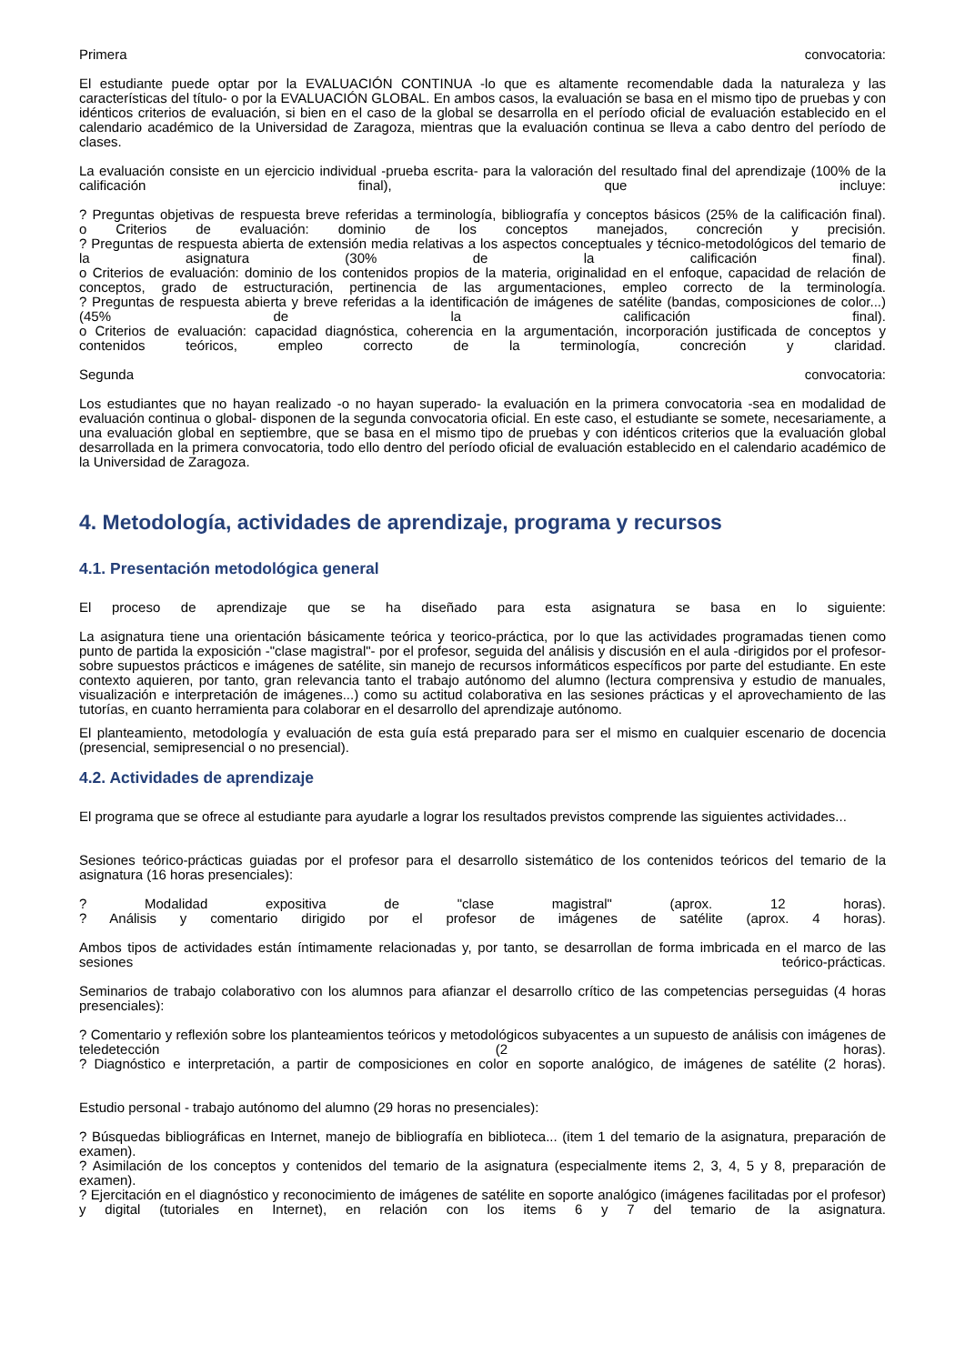Primera convocatoria:
El estudiante puede optar por la EVALUACIÓN CONTINUA -lo que es altamente recomendable dada la naturaleza y las características del título- o por la EVALUACIÓN GLOBAL. En ambos casos, la evaluación se basa en el mismo tipo de pruebas y con idénticos criterios de evaluación, si bien en el caso de la global se desarrolla en el período oficial de evaluación establecido en el calendario académico de la Universidad de Zaragoza, mientras que la evaluación continua se lleva a cabo dentro del período de clases.
La evaluación consiste en un ejercicio individual -prueba escrita- para la valoración del resultado final del aprendizaje (100% de la calificación final), que incluye:
? Preguntas objetivas de respuesta breve referidas a terminología, bibliografía y conceptos básicos (25% de la calificación final).
o Criterios de evaluación: dominio de los conceptos manejados, concreción y precisión.
? Preguntas de respuesta abierta de extensión media relativas a los aspectos conceptuales y técnico-metodológicos del temario de la asignatura (30% de la calificación final).
o Criterios de evaluación: dominio de los contenidos propios de la materia, originalidad en el enfoque, capacidad de relación de conceptos, grado de estructuración, pertinencia de las argumentaciones, empleo correcto de la terminología.
? Preguntas de respuesta abierta y breve referidas a la identificación de imágenes de satélite (bandas, composiciones de color...) (45% de la calificación final).
o Criterios de evaluación: capacidad diagnóstica, coherencia en la argumentación, incorporación justificada de conceptos y contenidos teóricos, empleo correcto de la terminología, concreción y claridad.
Segunda convocatoria:
Los estudiantes que no hayan realizado -o no hayan superado- la evaluación en la primera convocatoria -sea en modalidad de evaluación continua o global- disponen de la segunda convocatoria oficial. En este caso, el estudiante se somete, necesariamente, a una evaluación global en septiembre, que se basa en el mismo tipo de pruebas y con idénticos criterios que la evaluación global desarrollada en la primera convocatoria, todo ello dentro del período oficial de evaluación establecido en el calendario académico de la Universidad de Zaragoza.
4. Metodología, actividades de aprendizaje, programa y recursos
4.1. Presentación metodológica general
El proceso de aprendizaje que se ha diseñado para esta asignatura se basa en lo siguiente:
La asignatura tiene una orientación básicamente teórica y teorico-práctica, por lo que las actividades programadas tienen como punto de partida la exposición -"clase magistral"- por el profesor, seguida del análisis y discusión en el aula -dirigidos por el profesor- sobre supuestos prácticos e imágenes de satélite, sin manejo de recursos informáticos específicos por parte del estudiante. En este contexto aquieren, por tanto, gran relevancia tanto el trabajo autónomo del alumno (lectura comprensiva y estudio de manuales, visualización e interpretación de imágenes...) como su actitud colaborativa en las sesiones prácticas y el aprovechamiento de las tutorías, en cuanto herramienta para colaborar en el desarrollo del aprendizaje autónomo.
El planteamiento, metodología y evaluación de esta guía está preparado para ser el mismo en cualquier escenario de docencia (presencial, semipresencial o no presencial).
4.2. Actividades de aprendizaje
El programa que se ofrece al estudiante para ayudarle a lograr los resultados previstos comprende las siguientes actividades...
Sesiones teórico-prácticas guiadas por el profesor para el desarrollo sistemático de los contenidos teóricos del temario de la asignatura (16 horas presenciales):
? Modalidad expositiva de "clase magistral" (aprox. 12 horas).
? Análisis y comentario dirigido por el profesor de imágenes de satélite (aprox. 4 horas).
Ambos tipos de actividades están íntimamente relacionadas y, por tanto, se desarrollan de forma imbricada en el marco de las sesiones teórico-prácticas.
Seminarios de trabajo colaborativo con los alumnos para afianzar el desarrollo crítico de las competencias perseguidas (4 horas presenciales):
? Comentario y reflexión sobre los planteamientos teóricos y metodológicos subyacentes a un supuesto de análisis con imágenes de teledetección (2 horas).
? Diagnóstico e interpretación, a partir de composiciones en color en soporte analógico, de imágenes de satélite (2 horas).
Estudio personal - trabajo autónomo del alumno (29 horas no presenciales):
? Búsquedas bibliográficas en Internet, manejo de bibliografía en biblioteca... (item 1 del temario de la asignatura, preparación de examen).
? Asimilación de los conceptos y contenidos del temario de la asignatura (especialmente items 2, 3, 4, 5 y 8, preparación de examen).
? Ejercitación en el diagnóstico y reconocimiento de imágenes de satélite en soporte analógico (imágenes facilitadas por el profesor) y digital (tutoriales en Internet), en relación con los items 6 y 7 del temario de la asignatura.